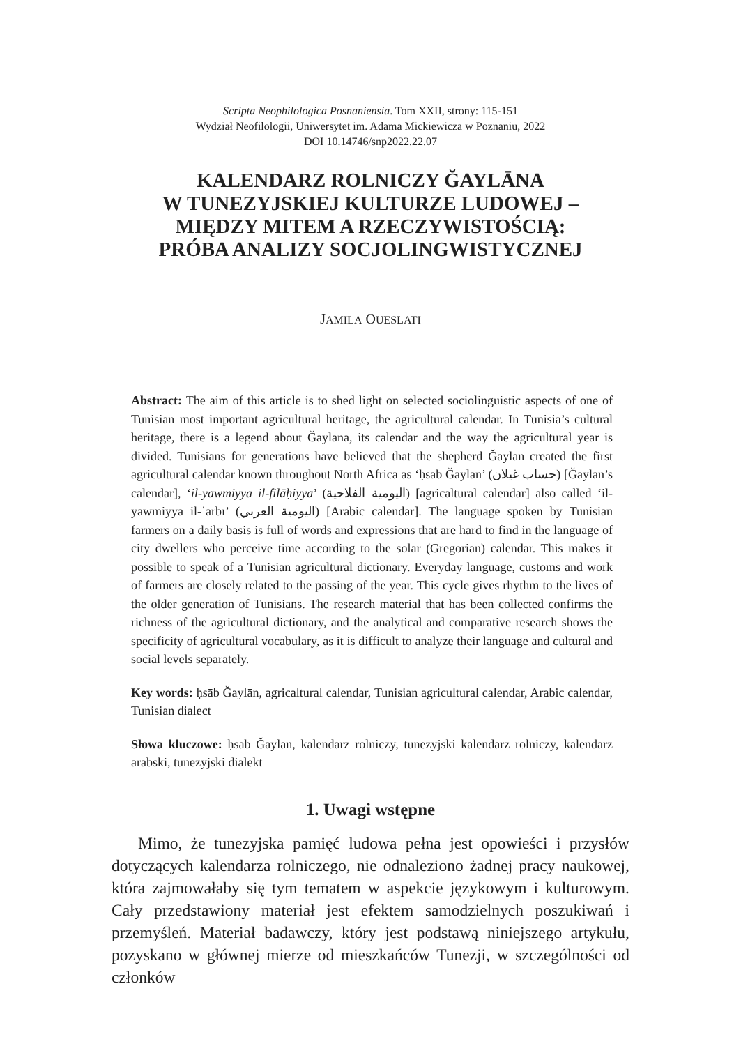Scripta Neophilologica Posnaniensia. Tom XXII, strony: 115-151
Wydział Neofilologii, Uniwersytet im. Adama Mickiewicza w Poznaniu, 2022
DOI 10.14746/snp2022.22.07
KALENDARZ ROLNICZY ĞAYLĀNA
W TUNEZYJSKIEJ KULTURZE LUDOWEJ –
MIĘDZY MITEM A RZECZYWISTOŚCIĄ:
PRÓBA ANALIZY SOCJOLINGWISTYCZNEJ
JAMILA OUESLATI
Abstract: The aim of this article is to shed light on selected sociolinguistic aspects of one of Tunisian most important agricultural heritage, the agricultural calendar. In Tunisia’s cultural heritage, there is a legend about Ğaylana, its calendar and the way the agricultural year is divided. Tunisians for generations have believed that the shepherd Ğaylān created the first agricultural calendar known throughout North Africa as ‘ḥsāb Ğaylān’ (حساب غيلان) [Ğaylān’s calendar], ‘il-yawmiyya il-filāḥiyya’ (اليومية الفلاحية) [agricaltural calendar] also called ‘il-yawmiyya il-ʿarbī’ (اليومية العربي) [Arabic calendar]. The language spoken by Tunisian farmers on a daily basis is full of words and expressions that are hard to find in the language of city dwellers who perceive time according to the solar (Gregorian) calendar. This makes it possible to speak of a Tunisian agricultural dictionary. Everyday language, customs and work of farmers are closely related to the passing of the year. This cycle gives rhythm to the lives of the older generation of Tunisians. The research material that has been collected confirms the richness of the agricultural dictionary, and the analytical and comparative research shows the specificity of agricultural vocabulary, as it is difficult to analyze their language and cultural and social levels separately.
Key words: ḥsāb Ğaylān, agricaltural calendar, Tunisian agricultural calendar, Arabic calendar, Tunisian dialect
Słowa kluczowe: ḥsāb Ğaylān, kalendarz rolniczy, tunezyjski kalendarz rolniczy, kalendarz arabski, tunezyjski dialekt
1. Uwagi wstępne
Mimo, że tunezyjska pamięć ludowa pełna jest opowieści i przysłów dotyczących kalendarza rolniczego, nie odnaleziono żadnej pracy naukowej, która zajmowałaby się tym tematem w aspekcie językowym i kulturowym. Cały przedstawiony materiał jest efektem samodzielnych poszukiwań i przemyśleń. Materiał badawczy, który jest podstawą niniejszego artykułu, pozyskano w głównej mierze od mieszkańców Tunezji, w szczególności od członków